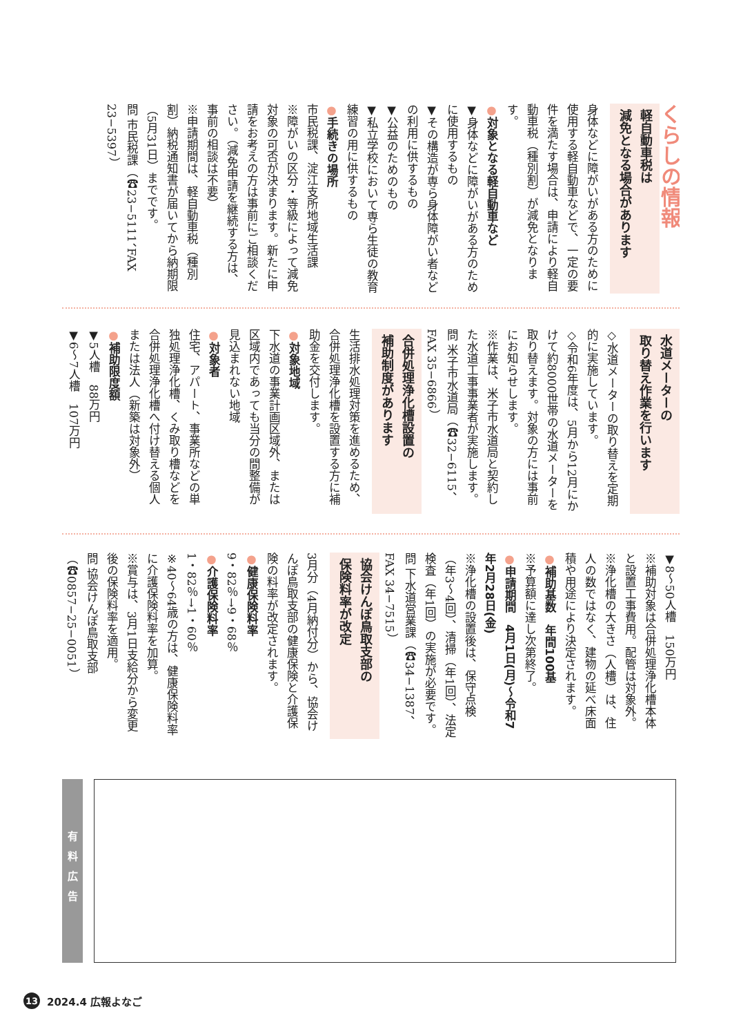くらしの情報
軽自動車税は
減免となる場合があります
身体などに障がいがある方のために使用する軽自動車などで、一定の要件を満たす場合は、申請により軽自動車税（種別割）が減免となります。
●対象となる軽自動車など
▼身体などに障がいがある方のために使用するもの
▼その構造が専ら身体障がい者などの利用に供するもの
▼公益のためのもの
▼私立学校において専ら生徒の教育練習の用に供するもの
●手続きの場所
市民税課、淀江支所地域生活課
※障がいの区分・等級によって減免対象の可否が決まります。新たに申請をお考えの方は事前にご相談ください。（減免申請を継続する方は、事前の相談は不要）
※申請期間は、軽自動車税（種別割）納税通知書が届いてから納期限（5月31日）までです。
問 市民税課（☎23−5111、FAX 23−5397）
水道メーターの
取り替え作業を行います
◇水道メーターの取り替えを定期的に実施しています。
◇令和6年度は、5月から12月にかけて約8000世帯の水道メーターを取り替えます。対象の方には事前にお知らせします。
※作業は、米子市水道局と契約した水道工事事業者が実施します。
問 米子市水道局（☎32−6115、FAX 35−6866）
合併処理浄化槽設置の
補助制度があります
生活排水処理対策を進めるため、合併処理浄化槽を設置する方に補助金を交付します。
●対象地域
下水道の事業計画区域外、または区域内であっても当分の間整備が見込まれない地域
●対象者
住宅、アパート、事業所などの単独処理浄化槽、くみ取り槽などを合併処理浄化槽へ付け替える個人または法人（新築は対象外）
●補助限度額
▼5人槽　88万円
▼6〜7人槽　107万円
▼8〜50人槽　150万円
※補助対象は合併処理浄化槽本体と設置工事費用。配管は対象外。
※浄化槽の大きさ（人槽）は、住人の数ではなく、建物の延べ床面積や用途により決定されます。
●補助基数　年間100基
※予算額に達し次第終了。
●申請期間　4月1日(月)〜令和7年2月28日(金)
※浄化槽の設置後は、保守点検（年3〜4回）、清掃（年1回）、法定検査（年1回）の実施が必要です。
問 下水道営業課（☎34−1387、FAX 34−7515）
協会けんぽ鳥取支部の
保険料率が改定
3月分（4月納付分）から、協会けんぽ鳥取支部の健康保険と介護保険の料率が改定されます。
●健康保険料率
9・82％→9・68％
●介護保険料率
1・82％→1・60％
※40〜64歳の方は、健康保険料率に介護保険料率を加算。
※賞与は、3月1日支給分から変更後の保険料率を適用。
問 協会けんぽ鳥取支部（☎0857−25−0051）
有料広告
13 2024.4 広報よなご